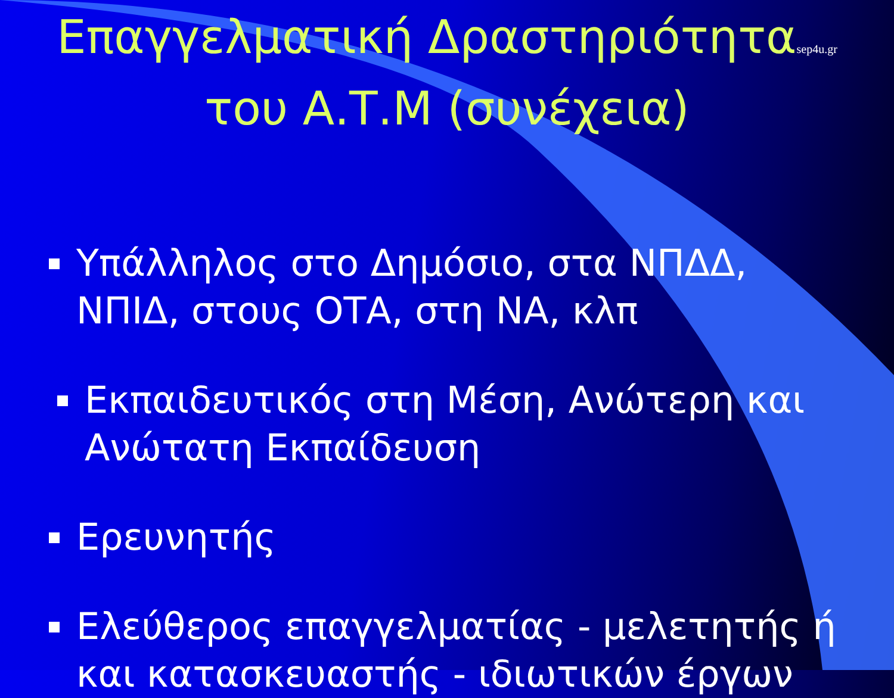Επαγγελματική Δραστηριότηταsep4u.gr
του Α.Τ.Μ (συνέχεια)
Υπάλληλος στο Δημόσιο, στα ΝΠΔΔ, ΝΠΙΔ, στους ΟΤΑ, στη ΝΑ, κλπ
Εκπαιδευτικός στη Μέση, Ανώτερη και Ανώτατη Εκπαίδευση
Ερευνητής
Ελεύθερος επαγγελματίας - μελετητής ή και κατασκευαστής - ιδιωτικών έργων